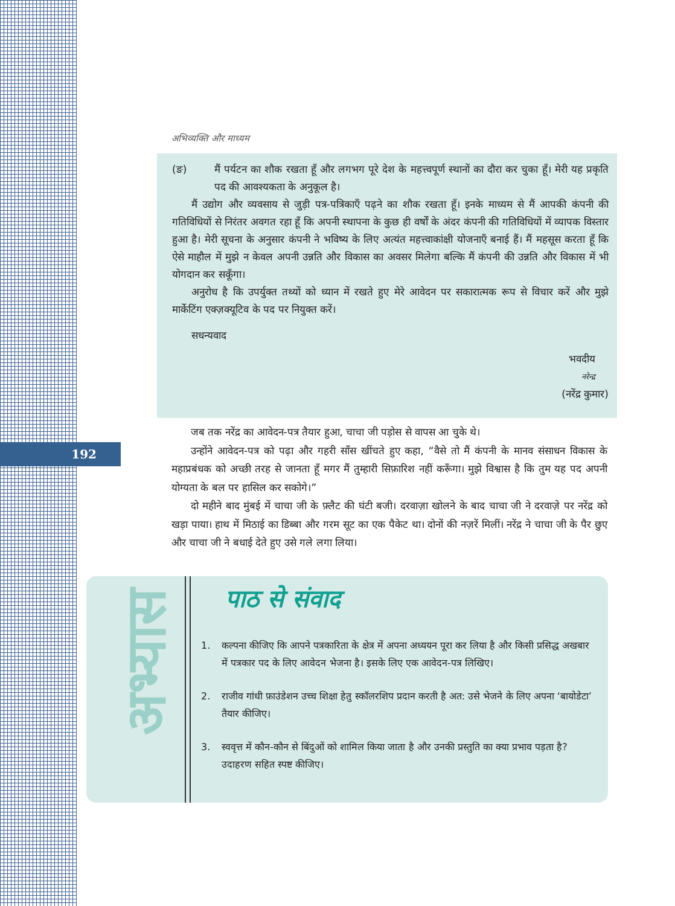192
अभिव्यक्ति और माध्यम
(ङ) मैं पर्यटन का शौक रखता हूँ और लगभग पूरे देश के महत्त्वपूर्ण स्थानों का दौरा कर चुका हूँ। मेरी यह प्रकृति पद की आवश्यकता के अनुकूल है।
मैं उद्योग और व्यवसाय से जुड़ी पत्र-पत्रिकाएँ पढ़ने का शौक रखता हूँ। इनके माध्यम से मैं आपकी कंपनी की गतिविधियों से निरंतर अवगत रहा हूँ कि अपनी स्थापना के कुछ ही वर्षों के अंदर कंपनी की गतिविधियों में व्यापक विस्तार हुआ है। मेरी सूचना के अनुसार कंपनी ने भविष्य के लिए अत्यंत महत्त्वाकांक्षी योजनाएँ बनाई हैं। मैं महसूस करता हूँ कि ऐसे माहौल में मुझे न केवल अपनी उन्नति और विकास का अवसर मिलेगा बल्कि मैं कंपनी की उन्नति और विकास में भी योगदान कर सकूँगा।
अनुरोध है कि उपर्युक्त तथ्यों को ध्यान में रखते हुए मेरे आवेदन पर सकारात्मक रूप से विचार करें और मुझे मार्केटिंग एक्ज़क्यूटिव के पद पर नियुक्त करें।
सधन्यवाद
भवदीय
नरेन्द्र
(नरेंद्र कुमार)
जब तक नरेंद्र का आवेदन-पत्र तैयार हुआ, चाचा जी पड़ोस से वापस आ चुके थे।
उन्होंने आवेदन-पत्र को पढ़ा और गहरी साँस खींचते हुए कहा, “वैसे तो मैं कंपनी के मानव संसाधन विकास के महाप्रबंधक को अच्छी तरह से जानता हूँ मगर मैं तुम्हारी सिफ़ारिश नहीं करूँगा। मुझे विश्वास है कि तुम यह पद अपनी योग्यता के बल पर हासिल कर सकोगे।”
दो महीने बाद मुंबई में चाचा जी के फ़्लैट की घंटी बजी। दरवाज़ा खोलने के बाद चाचा जी ने दरवाज़े पर नरेंद्र को खड़ा पाया। हाथ में मिठाई का डिब्बा और गरम सूट का एक पैकेट था। दोनों की नज़रें मिलीं। नरेंद्र ने चाचा जी के पैर छुए और चाचा जी ने बधाई देते हुए उसे गले लगा लिया।
अभ्यास
पाठ से संवाद
1. कल्पना कीजिए कि आपने पत्रकारिता के क्षेत्र में अपना अध्ययन पूरा कर लिया है और किसी प्रसिद्ध अखबार में पत्रकार पद के लिए आवेदन भेजना है। इसके लिए एक आवेदन-पत्र लिखिए।
2. राजीव गांधी फ़ाउंडेशन उच्च शिक्षा हेतु स्कॉलरशिप प्रदान करती है अत: उसे भेजने के लिए अपना ‘बायोडेटा’ तैयार कीजिए।
3. स्ववृत्त में कौन-कौन से बिंदुओं को शामिल किया जाता है और उनकी प्रस्तुति का क्या प्रभाव पड़ता है? उदाहरण सहित स्पष्ट कीजिए।